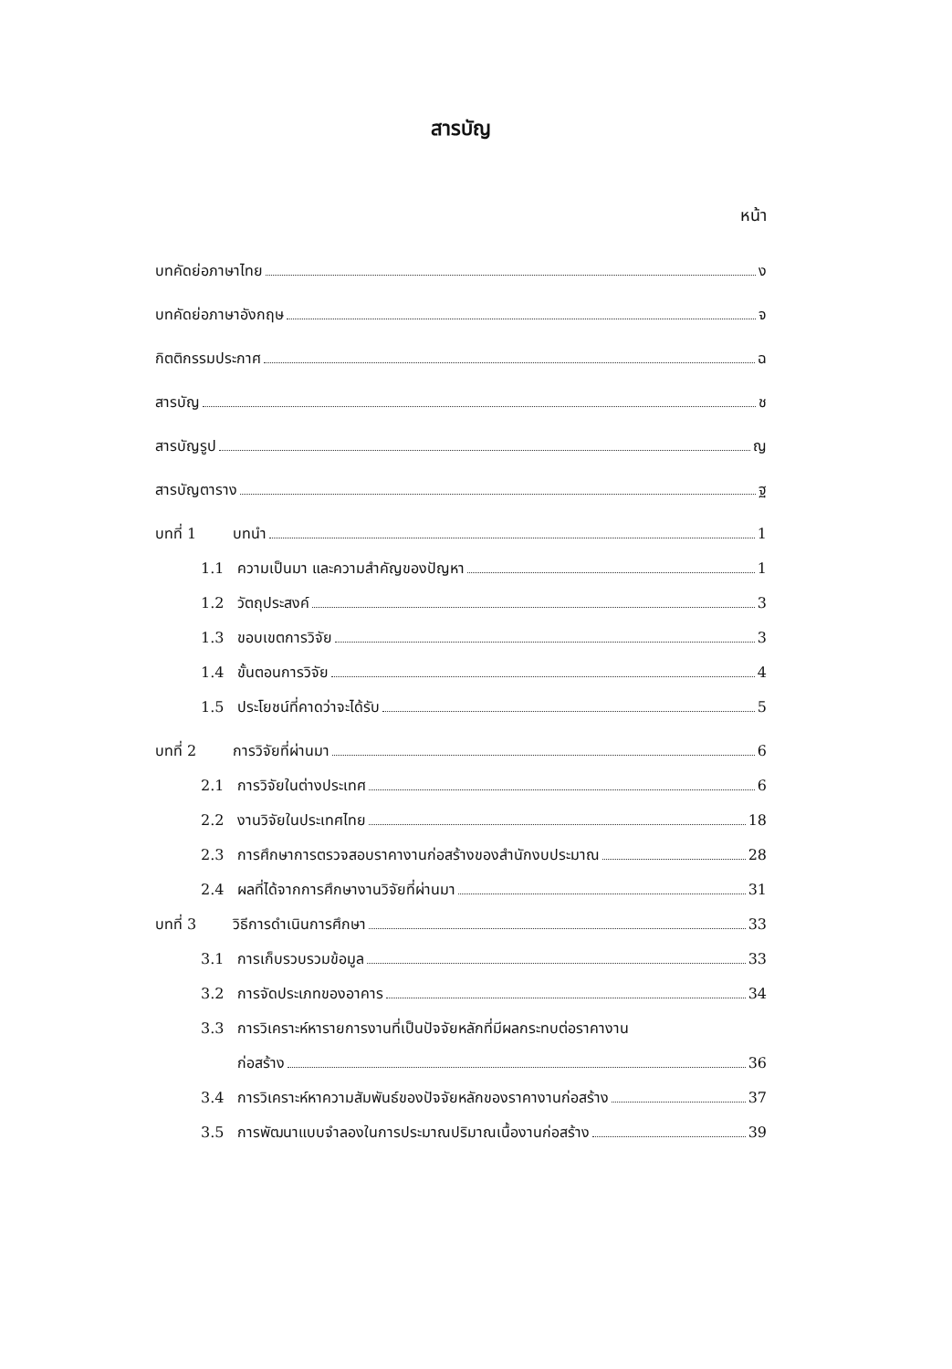สารบัญ
หน้า
บทคัดย่อภาษาไทย ง
บทคัดย่อภาษาอังกฤษ จ
กิตติกรรมประกาศ ฉ
สารบัญ ช
สารบัญรูป ญ
สารบัญตาราง ฐ
บทที่ 1 บทนำ 1
1.1 ความเป็นมา และความสำคัญของปัญหา 1
1.2 วัตถุประสงค์ 3
1.3 ขอบเขตการวิจัย 3
1.4 ขั้นตอนการวิจัย 4
1.5 ประโยชน์ที่คาดว่าจะได้รับ 5
บทที่ 2 การวิจัยที่ผ่านมา 6
2.1 การวิจัยในต่างประเทศ 6
2.2 งานวิจัยในประเทศไทย 18
2.3 การศึกษาการตรวจสอบราคางานก่อสร้างของสำนักงบประมาณ 28
2.4 ผลที่ได้จากการศึกษางานวิจัยที่ผ่านมา 31
บทที่ 3 วิธีการดำเนินการศึกษา 33
3.1 การเก็บรวบรวมข้อมูล 33
3.2 การจัดประเภทของอาคาร 34
3.3 การวิเคราะห์หารายการงานที่เป็นปัจจัยหลักที่มีผลกระทบต่อราคางาน
ก่อสร้าง 36
3.4 การวิเคราะห์หาความสัมพันธ์ของปัจจัยหลักของราคางานก่อสร้าง 37
3.5 การพัฒนาแบบจำลองในการประมาณปริมาณเนื้องานก่อสร้าง 39